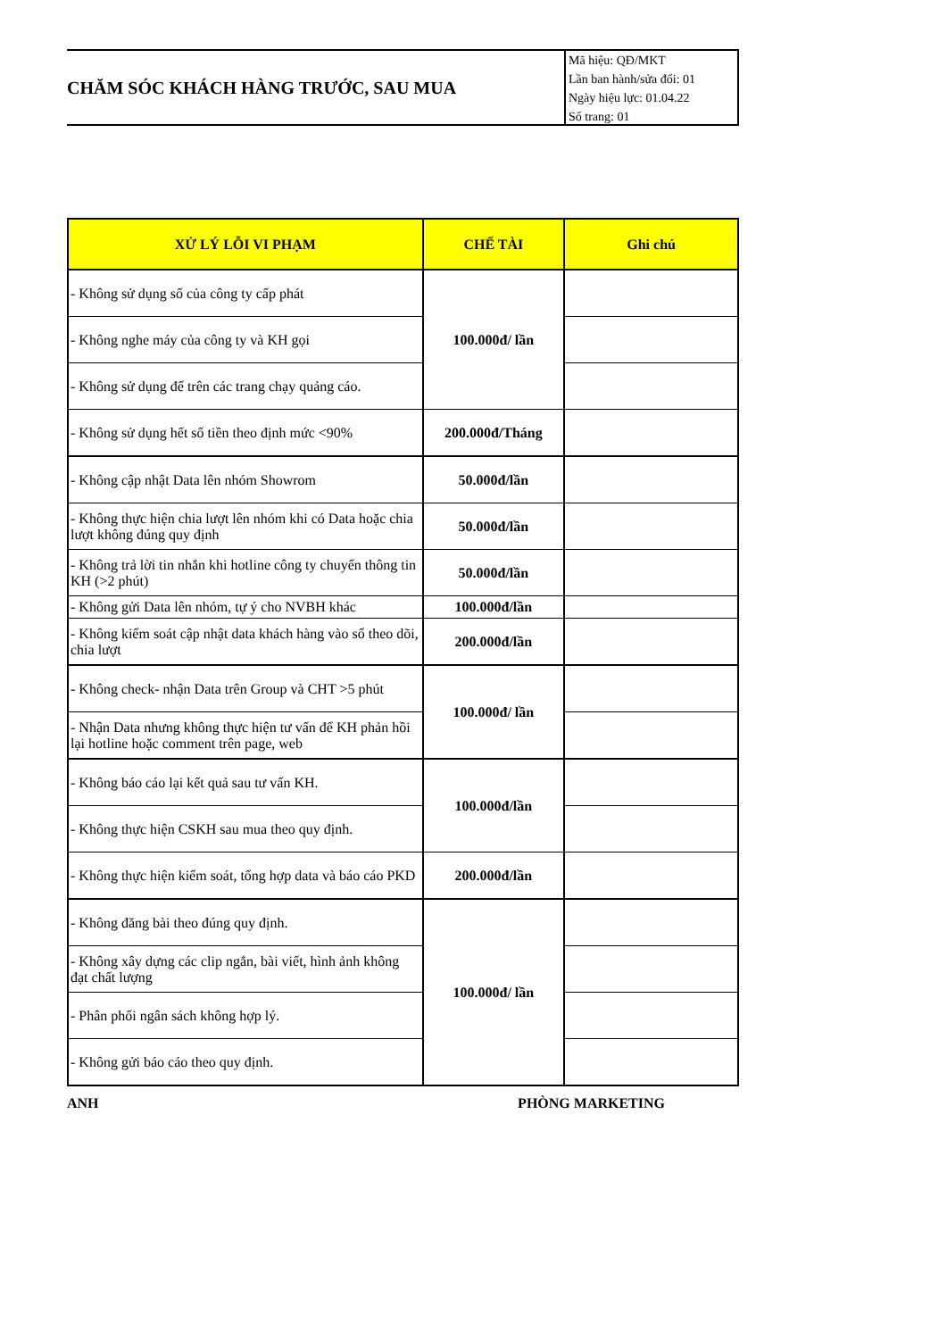CHĂM SÓC KHÁCH HÀNG TRƯỚC, SAU MUA
Mã hiệu: QĐ/MKT
Lần ban hành/sửa đổi: 01
Ngày hiệu lực: 01.04.22
Số trang: 01
| XỬ LÝ LỖI VI PHẠM | CHẾ TÀI | Ghi chú |
| --- | --- | --- |
| - Không sử dụng số của công ty cấp phát | 100.000đ/ lần | |
| - Không nghe máy của công ty và KH gọi | | |
| - Không sử dụng để trên các trang chạy quảng cáo. | | |
| - Không sử dụng hết số tiền theo định mức <90% | 200.000đ/Tháng | |
| - Không cập nhật Data lên nhóm Showrom | 50.000đ/lần | |
| - Không thực hiện chia lượt lên nhóm khi có Data hoặc chia lượt không đúng quy định | 50.000đ/lần | |
| - Không trả lời tin nhắn khi hotline công ty chuyển thông tin KH (>2 phút) | 50.000đ/lần | |
| - Không gửi Data lên nhóm, tự ý cho NVBH khác | 100.000đ/lần | |
| - Không kiểm soát cập nhật data khách hàng vào sổ theo dõi, chia lượt | 200.000đ/lần | |
| - Không check- nhận Data trên Group và CHT >5 phút | 100.000đ/ lần | |
| - Nhận Data nhưng không thực hiện tư vấn để KH phản hồi lại hotline hoặc comment trên page, web | | |
| - Không báo cáo lại kết quả sau tư vấn KH. | 100.000đ/lần | |
| - Không thực hiện CSKH sau mua theo quy định. | | |
| - Không thực hiện kiểm soát, tổng hợp data và báo cáo PKD | 200.000đ/lần | |
| - Không đăng bài theo đúng quy định. | 100.000đ/ lần | |
| - Không xây dựng các clip ngắn, bài viết, hình ảnh không đạt chất lượng | | |
| - Phân phối ngân sách không hợp lý. | | |
| - Không gửi báo cáo theo quy định. | | |
ANH PHÒNG MARKETING